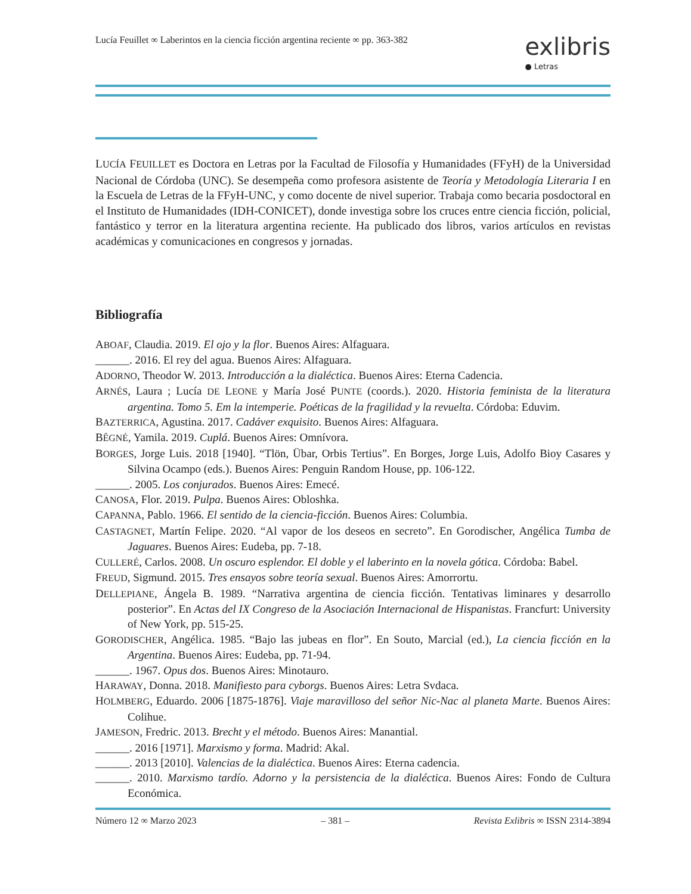Lucía Feuillet ∞ Laberintos en la ciencia ficción argentina reciente ∞ pp. 363-382
exlibris
● Letras
LUCÍA FEUILLET es Doctora en Letras por la Facultad de Filosofía y Humanidades (FFyH) de la Universidad Nacional de Córdoba (UNC). Se desempeña como profesora asistente de Teoría y Metodología Literaria I en la Escuela de Letras de la FFyH-UNC, y como docente de nivel superior. Trabaja como becaria posdoctoral en el Instituto de Humanidades (IDH-CONICET), donde investiga sobre los cruces entre ciencia ficción, policial, fantástico y terror en la literatura argentina reciente. Ha publicado dos libros, varios artículos en revistas académicas y comunicaciones en congresos y jornadas.
Bibliografía
ABOAF, Claudia. 2019. El ojo y la flor. Buenos Aires: Alfaguara.
______. 2016. El rey del agua. Buenos Aires: Alfaguara.
ADORNO, Theodor W. 2013. Introducción a la dialéctica. Buenos Aires: Eterna Cadencia.
ARNÉS, Laura ; Lucía DE LEONE y María José PUNTE (coords.). 2020. Historia feminista de la literatura argentina. Tomo 5. Em la intemperie. Poéticas de la fragilidad y la revuelta. Córdoba: Eduvim.
BAZTERRICA, Agustina. 2017. Cadáver exquisito. Buenos Aires: Alfaguara.
BÊGNÉ, Yamila. 2019. Cuplá. Buenos Aires: Omnívora.
BORGES, Jorge Luis. 2018 [1940]. “Tlön, Übar, Orbis Tertius”. En Borges, Jorge Luis, Adolfo Bioy Casares y Silvina Ocampo (eds.). Buenos Aires: Penguin Random House, pp. 106-122.
______. 2005. Los conjurados. Buenos Aires: Emecé.
CANOSA, Flor. 2019. Pulpa. Buenos Aires: Obloshka.
CAPANNA, Pablo. 1966. El sentido de la ciencia-ficción. Buenos Aires: Columbia.
CASTAGNET, Martín Felipe. 2020. “Al vapor de los deseos en secreto”. En Gorodischer, Angélica Tumba de Jaguares. Buenos Aires: Eudeba, pp. 7-18.
CULLERÉ, Carlos. 2008. Un oscuro esplendor. El doble y el laberinto en la novela gótica. Córdoba: Babel.
FREUD, Sigmund. 2015. Tres ensayos sobre teoría sexual. Buenos Aires: Amorrortu.
DELLEPIANE, Ángela B. 1989. “Narrativa argentina de ciencia ficción. Tentativas liminares y desarrollo posterior”. En Actas del IX Congreso de la Asociación Internacional de Hispanistas. Francfurt: University of New York, pp. 515-25.
GORODISCHER, Angélica. 1985. “Bajo las jubeas en flor”. En Souto, Marcial (ed.), La ciencia ficción en la Argentina. Buenos Aires: Eudeba, pp. 71-94.
______. 1967. Opus dos. Buenos Aires: Minotauro.
HARAWAY, Donna. 2018. Manifiesto para cyborgs. Buenos Aires: Letra Svdaca.
HOLMBERG, Eduardo. 2006 [1875-1876]. Viaje maravilloso del señor Nic-Nac al planeta Marte. Buenos Aires: Colihue.
JAMESON, Fredric. 2013. Brecht y el método. Buenos Aires: Manantial.
______. 2016 [1971]. Marxismo y forma. Madrid: Akal.
______. 2013 [2010]. Valencias de la dialéctica. Buenos Aires: Eterna cadencia.
______. 2010. Marxismo tardío. Adorno y la persistencia de la dialéctica. Buenos Aires: Fondo de Cultura Económica.
Número 12 ∞ Marzo 2023 – 381 – Revista Exlibris ∞ ISSN 2314-3894